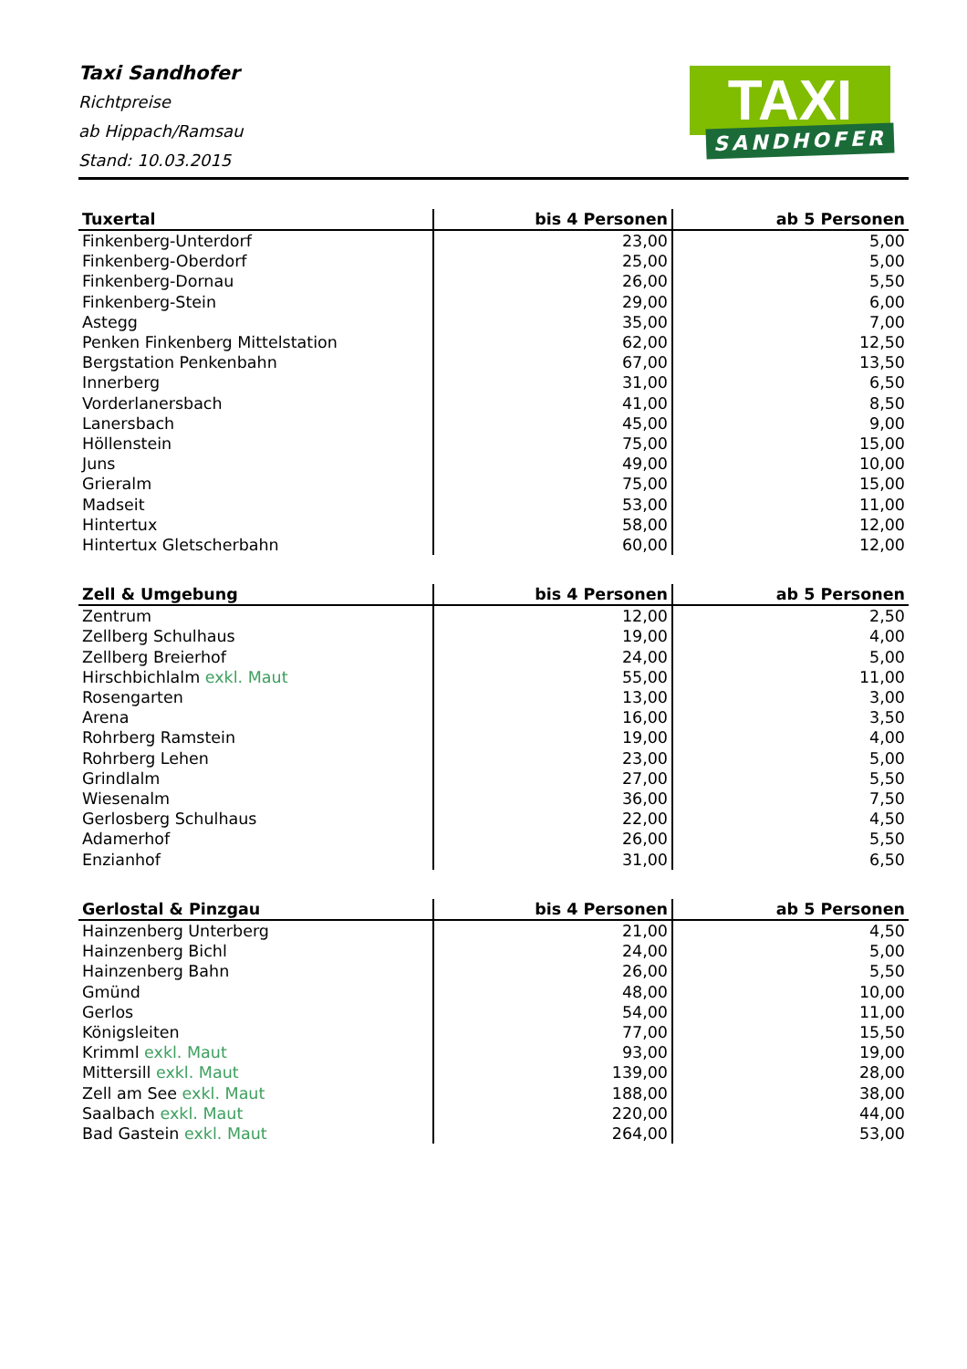Taxi Sandhofer
Richtpreise
ab Hippach/Ramsau
Stand: 10.03.2015
TAXI
SANDHOFER
| Tuxertal | bis 4 Personen | ab 5 Personen |
| --- | --- | --- |
| Finkenberg-Unterdorf | 23,00 | 5,00 |
| Finkenberg-Oberdorf | 25,00 | 5,00 |
| Finkenberg-Dornau | 26,00 | 5,50 |
| Finkenberg-Stein | 29,00 | 6,00 |
| Astegg | 35,00 | 7,00 |
| Penken Finkenberg Mittelstation | 62,00 | 12,50 |
| Bergstation Penkenbahn | 67,00 | 13,50 |
| Innerberg | 31,00 | 6,50 |
| Vorderlanersbach | 41,00 | 8,50 |
| Lanersbach | 45,00 | 9,00 |
| Höllenstein | 75,00 | 15,00 |
| Juns | 49,00 | 10,00 |
| Grieralm | 75,00 | 15,00 |
| Madseit | 53,00 | 11,00 |
| Hintertux | 58,00 | 12,00 |
| Hintertux Gletscherbahn | 60,00 | 12,00 |
| Zell & Umgebung | bis 4 Personen | ab 5 Personen |
| --- | --- | --- |
| Zentrum | 12,00 | 2,50 |
| Zellberg Schulhaus | 19,00 | 4,00 |
| Zellberg Breierhof | 24,00 | 5,00 |
| Hirschbichlalm exkl. Maut | 55,00 | 11,00 |
| Rosengarten | 13,00 | 3,00 |
| Arena | 16,00 | 3,50 |
| Rohrberg Ramstein | 19,00 | 4,00 |
| Rohrberg Lehen | 23,00 | 5,00 |
| Grindlalm | 27,00 | 5,50 |
| Wiesenalm | 36,00 | 7,50 |
| Gerlosberg Schulhaus | 22,00 | 4,50 |
| Adamerhof | 26,00 | 5,50 |
| Enzianhof | 31,00 | 6,50 |
| Gerlostal & Pinzgau | bis 4 Personen | ab 5 Personen |
| --- | --- | --- |
| Hainzenberg Unterberg | 21,00 | 4,50 |
| Hainzenberg Bichl | 24,00 | 5,00 |
| Hainzenberg Bahn | 26,00 | 5,50 |
| Gmünd | 48,00 | 10,00 |
| Gerlos | 54,00 | 11,00 |
| Königsleiten | 77,00 | 15,50 |
| Krimml exkl. Maut | 93,00 | 19,00 |
| Mittersill exkl. Maut | 139,00 | 28,00 |
| Zell am See exkl. Maut | 188,00 | 38,00 |
| Saalbach exkl. Maut | 220,00 | 44,00 |
| Bad Gastein exkl. Maut | 264,00 | 53,00 |